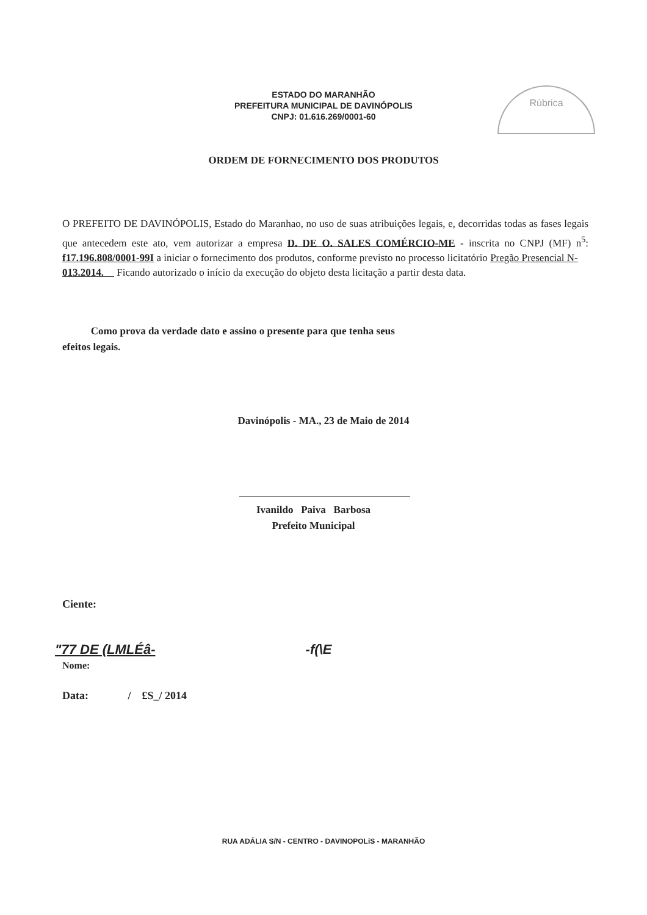ESTADO DO MARANHÃO
PREFEITURA MUNICIPAL DE DAVINÓPOLIS
CNPJ: 01.616.269/0001-60
Rúbrica
ORDEM DE FORNECIMENTO DOS PRODUTOS
O PREFEITO DE DAVINÓPOLIS, Estado do Maranhao, no uso de suas atribuições legais, e, decorridas todas as fases legais que antecedem este ato, vem autorizar a empresa D. DE O. SALES COMÉRCIO-ME - inscrita no CNPJ (MF) n<sup>5</sup>: f17.196.808/0001-99I a iniciar o fornecimento dos produtos, conforme previsto no processo licitatório Pregão Presencial N-
013.2014. Ficando autorizado o início da execução do objeto desta licitação a partir desta data.
Como prova da verdade dato e assino o presente para que tenha seus
efeitos legais.
Davinópolis - MA., 23 de Maio de 2014
Ivanildo Paiva Barbosa
Prefeito Municipal
Ciente:
"77 DE (LMLÉâ- -f(\E
Nome:
Data: / £S_/ 2014
RUA ADÁLIA S/N - CENTRO - DAVINOPOLiS - MARANHÃO